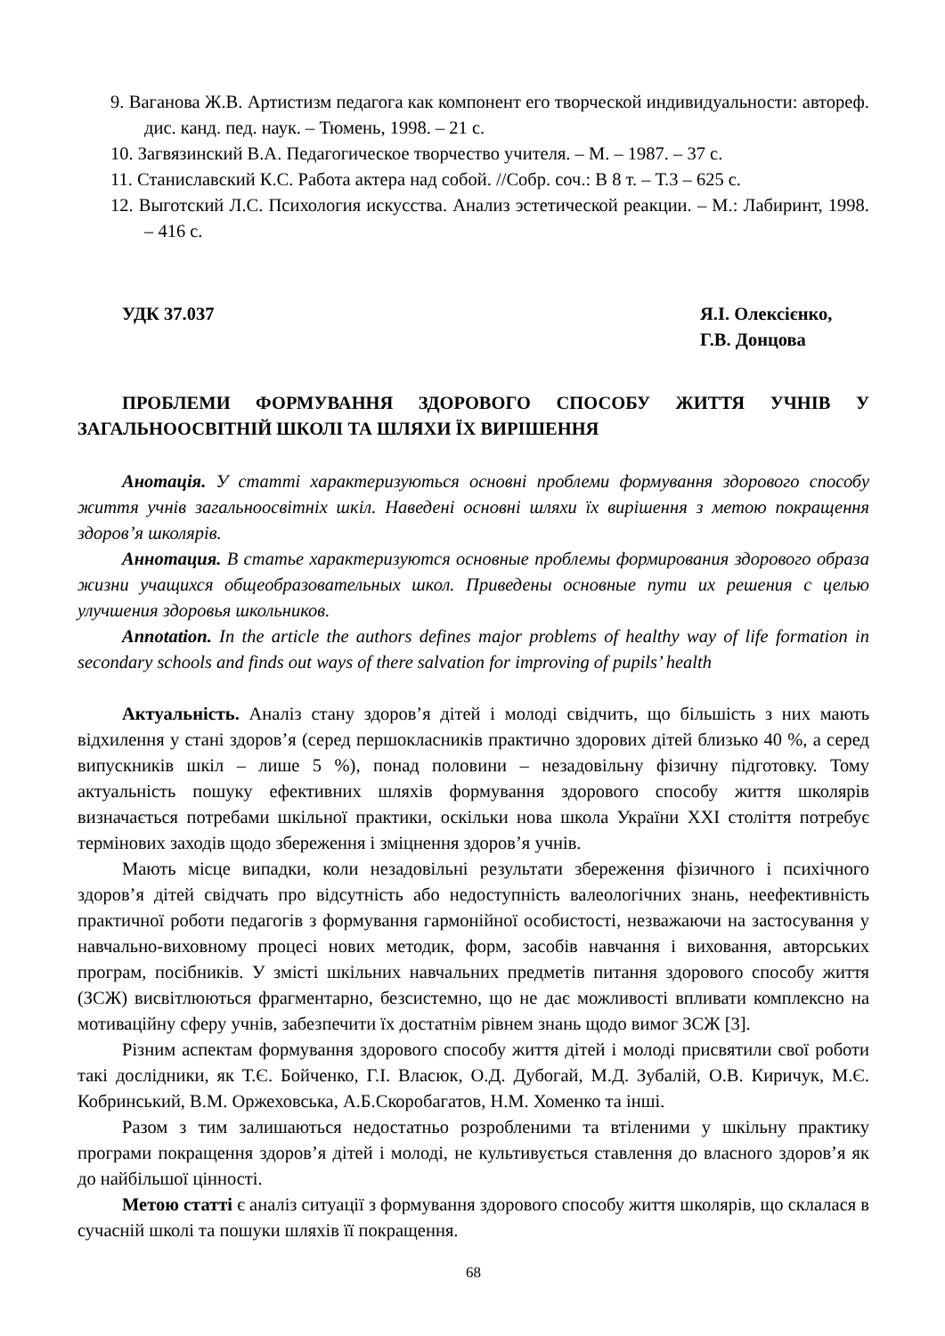9. Ваганова Ж.В. Артистизм педагога как компонент его творческой индивидуальности: автореф. дис. канд. пед. наук. – Тюмень, 1998. – 21 с.
10. Загвязинский В.А. Педагогическое творчество учителя. – М. – 1987. – 37 с.
11. Станиславский К.С. Работа актера над собой. //Собр. соч.: В 8 т. – Т.3 – 625 с.
12. Выготский Л.С. Психология искусства. Анализ эстетической реакции. – М.: Лабиринт, 1998. – 416 с.
УДК 37.037 Я.І. Олексієнко,
Г.В. Донцова
ПРОБЛЕМИ ФОРМУВАННЯ ЗДОРОВОГО СПОСОБУ ЖИТТЯ УЧНІВ У ЗАГАЛЬНООСВІТНІЙ ШКОЛІ ТА ШЛЯХИ ЇХ ВИРІШЕННЯ
Анотація. У статті характеризуються основні проблеми формування здорового способу життя учнів загальноосвітніх шкіл. Наведені основні шляхи їх вирішення з метою покращення здоров’я школярів.
Аннотация. В статье характеризуются основные проблемы формирования здорового образа жизни учащихся общеобразовательных школ. Приведены основные пути их решения с целью улучшения здоровья школьников.
Annotation. In the article the authors defines major problems of healthy way of life formation in secondary schools and finds out ways of there salvation for improving of pupils’ health
Актуальність. Аналіз стану здоров’я дітей і молоді свідчить, що більшість з них мають відхилення у стані здоров’я (серед першокласників практично здорових дітей близько 40 %, а серед випускників шкіл – лише 5 %), понад половини – незадовільну фізичну підготовку. Тому актуальність пошуку ефективних шляхів формування здорового способу життя школярів визначається потребами шкільної практики, оскільки нова школа України XXI століття потребує термінових заходів щодо збереження і зміцнення здоров’я учнів.
Мають місце випадки, коли незадовільні результати збереження фізичного і психічного здоров’я дітей свідчать про відсутність або недоступність валеологічних знань, неефективність практичної роботи педагогів з формування гармонійної особистості, незважаючи на застосування у навчально-виховному процесі нових методик, форм, засобів навчання і виховання, авторських програм, посібників. У змісті шкільних навчальних предметів питання здорового способу життя (ЗСЖ) висвітлюються фрагментарно, безсистемно, що не дає можливості впливати комплексно на мотиваційну сферу учнів, забезпечити їх достатнім рівнем знань щодо вимог ЗСЖ [3].
Різним аспектам формування здорового способу життя дітей і молоді присвятили свої роботи такі дослідники, як Т.Є. Бойченко, Г.І. Власюк, О.Д. Дубогай, М.Д. Зубалій, О.В. Киричук, М.Є. Кобринський, В.М. Оржеховська, А.Б.Скоробагатов, Н.М. Хоменко та інші.
Разом з тим залишаються недостатньо розробленими та втіленими у шкільну практику програми покращення здоров’я дітей і молоді, не культивується ставлення до власного здоров’я як до найбільшої цінності.
Метою статті є аналіз ситуації з формування здорового способу життя школярів, що склалася в сучасній школі та пошуки шляхів її покращення.
68